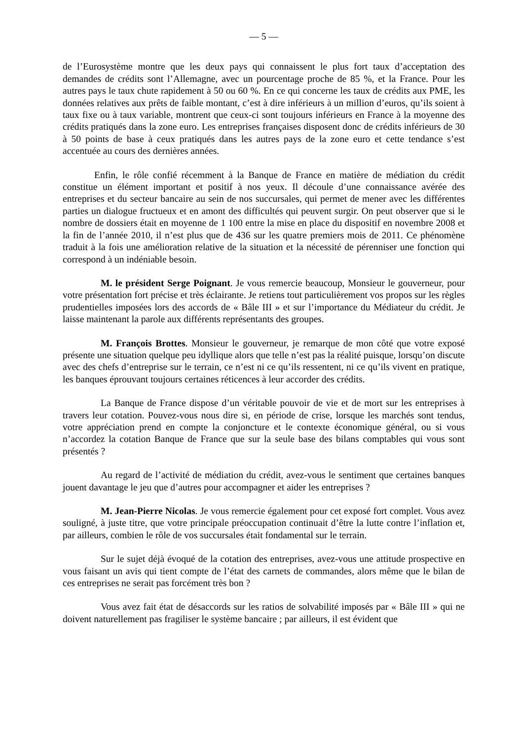— 5 —
de l’Eurosystème montre que les deux pays qui connaissent le plus fort taux d’acceptation des demandes de crédits sont l’Allemagne, avec un pourcentage proche de 85 %, et la France. Pour les autres pays le taux chute rapidement à 50 ou 60 %. En ce qui concerne les taux de crédits aux PME, les données relatives aux prêts de faible montant, c’est à dire inférieurs à un million d’euros, qu’ils soient à taux fixe ou à taux variable, montrent que ceux-ci sont toujours inférieurs en France à la moyenne des crédits pratiqués dans la zone euro. Les entreprises françaises disposent donc de crédits inférieurs de 30 à 50 points de base à ceux pratiqués dans les autres pays de la zone euro et cette tendance s’est accentuée au cours des dernières années.
Enfin, le rôle confié récemment à la Banque de France en matière de médiation du crédit constitue un élément important et positif à nos yeux. Il découle d’une connaissance avérée des entreprises et du secteur bancaire au sein de nos succursales, qui permet de mener avec les différentes parties un dialogue fructueux et en amont des difficultés qui peuvent surgir. On peut observer que si le nombre de dossiers était en moyenne de 1 100 entre la mise en place du dispositif en novembre 2008 et la fin de l’année 2010, il n’est plus que de 436 sur les quatre premiers mois de 2011. Ce phénomène traduit à la fois une amélioration relative de la situation et la nécessité de pérenniser une fonction qui correspond à un indéniable besoin.
M. le président Serge Poignant. Je vous remercie beaucoup, Monsieur le gouverneur, pour votre présentation fort précise et très éclairante. Je retiens tout particulièrement vos propos sur les règles prudentielles imposées lors des accords de « Bâle III » et sur l’importance du Médiateur du crédit. Je laisse maintenant la parole aux différents représentants des groupes.
M. François Brottes. Monsieur le gouverneur, je remarque de mon côté que votre exposé présente une situation quelque peu idyllique alors que telle n’est pas la réalité puisque, lorsqu’on discute avec des chefs d’entreprise sur le terrain, ce n’est ni ce qu’ils ressentent, ni ce qu’ils vivent en pratique, les banques éprouvant toujours certaines réticences à leur accorder des crédits.
La Banque de France dispose d’un véritable pouvoir de vie et de mort sur les entreprises à travers leur cotation. Pouvez-vous nous dire si, en période de crise, lorsque les marchés sont tendus, votre appréciation prend en compte la conjoncture et le contexte économique général, ou si vous n’accordez la cotation Banque de France que sur la seule base des bilans comptables qui vous sont présentés ?
Au regard de l’activité de médiation du crédit, avez-vous le sentiment que certaines banques jouent davantage le jeu que d’autres pour accompagner et aider les entreprises ?
M. Jean-Pierre Nicolas. Je vous remercie également pour cet exposé fort complet. Vous avez souligné, à juste titre, que votre principale préoccupation continuait d’être la lutte contre l’inflation et, par ailleurs, combien le rôle de vos succursales était fondamental sur le terrain.
Sur le sujet déjà évoqué de la cotation des entreprises, avez-vous une attitude prospective en vous faisant un avis qui tient compte de l’état des carnets de commandes, alors même que le bilan de ces entreprises ne serait pas forcément très bon ?
Vous avez fait état de désaccords sur les ratios de solvabilité imposés par « Bâle III » qui ne doivent naturellement pas fragiliser le système bancaire ; par ailleurs, il est évident que